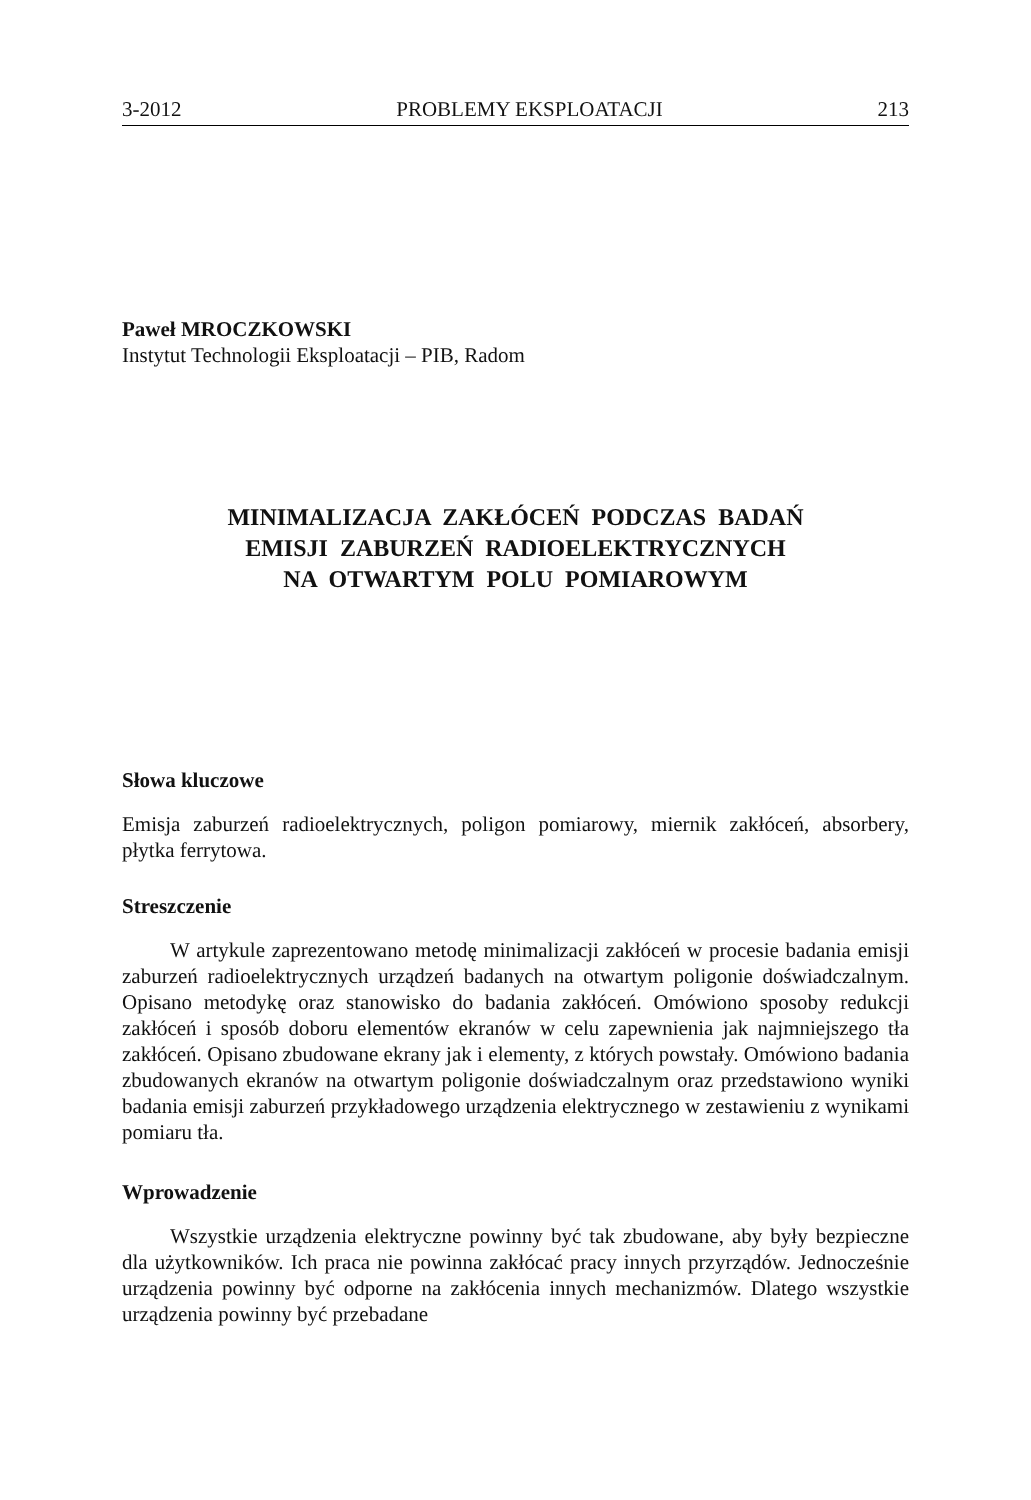3-2012 PROBLEMY EKSPLOATACJI 213
Paweł MROCZKOWSKI
Instytut Technologii Eksploatacji – PIB, Radom
MINIMALIZACJA ZAKŁÓCEŃ PODCZAS BADAŃ
EMISJI ZABURZEŃ RADIOELEKTRYCZNYCH
NA OTWARTYM POLU POMIAROWYM
Słowa kluczowe
Emisja zaburzeń radioelektrycznych, poligon pomiarowy, miernik zakłóceń, absorbery, płytka ferrytowa.
Streszczenie
W artykule zaprezentowano metodę minimalizacji zakłóceń w procesie badania emisji zaburzeń radioelektrycznych urządzeń badanych na otwartym poligonie doświadczalnym. Opisano metodykę oraz stanowisko do badania zakłóceń. Omówiono sposoby redukcji zakłóceń i sposób doboru elementów ekranów w celu zapewnienia jak najmniejszego tła zakłóceń. Opisano zbudowane ekrany jak i elementy, z których powstały. Omówiono badania zbudowanych ekranów na otwartym poligonie doświadczalnym oraz przedstawiono wyniki badania emisji zaburzeń przykładowego urządzenia elektrycznego w zestawieniu z wynikami pomiaru tła.
Wprowadzenie
Wszystkie urządzenia elektryczne powinny być tak zbudowane, aby były bezpieczne dla użytkowników. Ich praca nie powinna zakłócać pracy innych przyrządów. Jednocześnie urządzenia powinny być odporne na zakłócenia innych mechanizmów. Dlatego wszystkie urządzenia powinny być przebadane